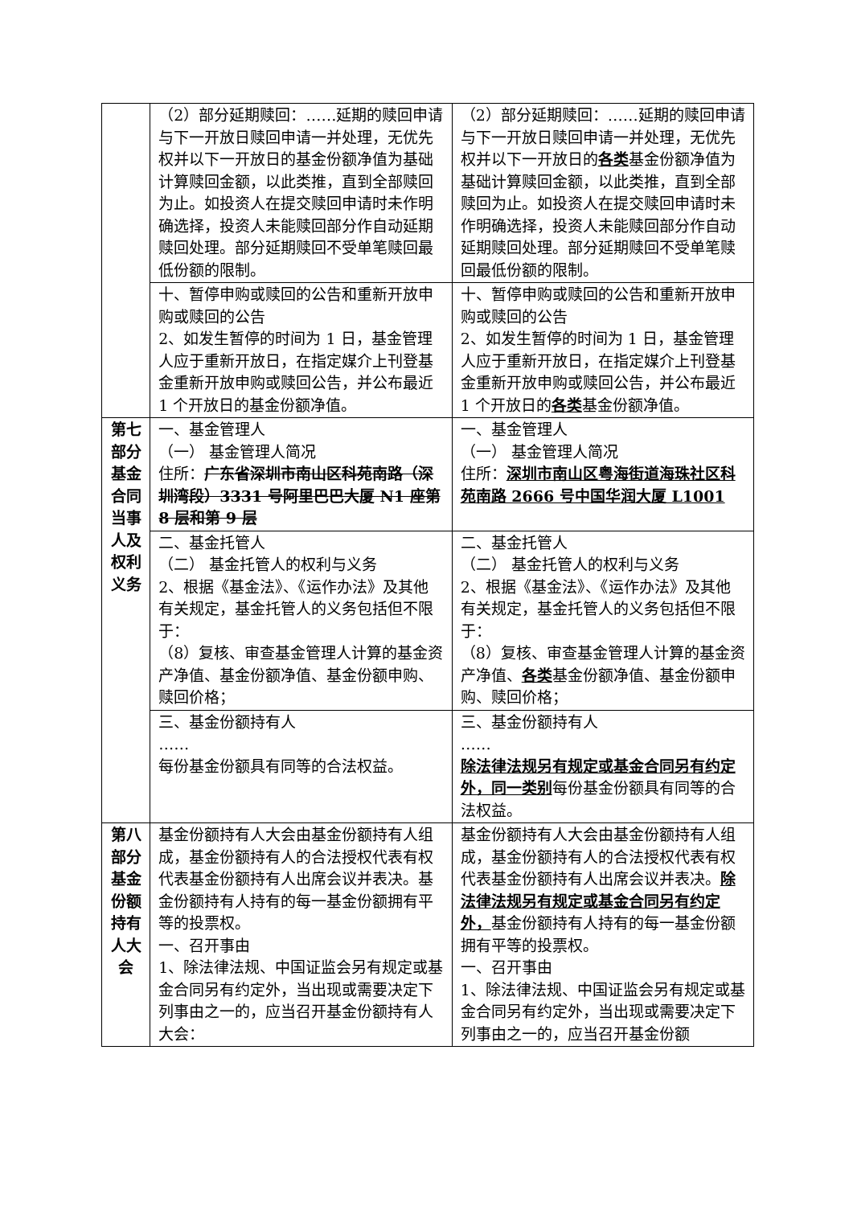| | （2）部分延期赎回：……延期的赎回申请与下一开放日赎回申请一并处理，无优先权并以下一开放日的基金份额净值为基础计算赎回金额，以此类推，直到全部赎回为止。如投资人在提交赎回申请时未作明确选择，投资人未能赎回部分作自动延期赎回处理。部分延期赎回不受单笔赎回最低份额的限制。 | （2）部分延期赎回：……延期的赎回申请与下一开放日赎回申请一并处理，无优先权并以下一开放日的 各类 基金份额净值为基础计算赎回金额，以此类推，直到全部赎回为止。如投资人在提交赎回申请时未作明确选择，投资人未能赎回部分作自动延期赎回处理。部分延期赎回不受单笔赎回最低份额的限制。 |
| | 十、暂停申购或赎回的公告和重新开放申购或赎回的公告 2、如发生暂停的时间为 1 日，基金管理人应于重新开放日，在指定媒介上刊登基金重新开放申购或赎回公告，并公布最近 1 个开放日的基金份额净值。 | 十、暂停申购或赎回的公告和重新开放申购或赎回的公告 2、如发生暂停的时间为 1 日，基金管理人应于重新开放日，在指定媒介上刊登基金重新开放申购或赎回公告，并公布最近 1 个开放日的 各类 基金份额净值。 |
| 第七部分基金合同当事人及权利义务 | 一、基金管理人 （一） 基金管理人简况 住所： 广东省深圳市南山区科苑南路（深圳湾段）3331 号阿里巴巴大厦 N1 座第 8 层和第 9 层 | 一、基金管理人 （一） 基金管理人简况 住所： 深圳市南山区粤海街道海珠社区科苑南路 2666 号中国华润大厦 L1001 |
| | 二、基金托管人 （二） 基金托管人的权利与义务 2、根据《基金法》、《运作办法》及其他有关规定，基金托管人的义务包括但不限于： （8）复核、审查基金管理人计算的基金资产净值、基金份额净值、基金份额申购、赎回价格； | 二、基金托管人 （二） 基金托管人的权利与义务 2、根据《基金法》、《运作办法》及其他有关规定，基金托管人的义务包括但不限于： （8）复核、审查基金管理人计算的基金资产净值、 各类 基金份额净值、基金份额申购、赎回价格； |
| | 三、基金份额持有人 …… 每份基金份额具有同等的合法权益。 | 三、基金份额持有人 …… 除法律法规另有规定或基金合同另有约定外，同一类别 每份基金份额具有同等的合法权益。 |
| 第八部分基金份额持有人大会 | 基金份额持有人大会由基金份额持有人组成，基金份额持有人的合法授权代表有权代表基金份额持有人出席会议并表决。基金份额持有人持有的每一基金份额拥有平等的投票权。 一、召开事由 1、除法律法规、中国证监会另有规定或基金合同另有约定外，当出现或需要决定下列事由之一的，应当召开基金份额持有人大会： | 基金份额持有人大会由基金份额持有人组成，基金份额持有人的合法授权代表有权代表基金份额持有人出席会议并表决。 除法律法规另有规定或基金合同另有约定外， 基金份额持有人持有的每一基金份额拥有平等的投票权。 一、召开事由 1、除法律法规、中国证监会另有规定或基金合同另有约定外，当出现或需要决定下列事由之一的，应当召开基金份额 |